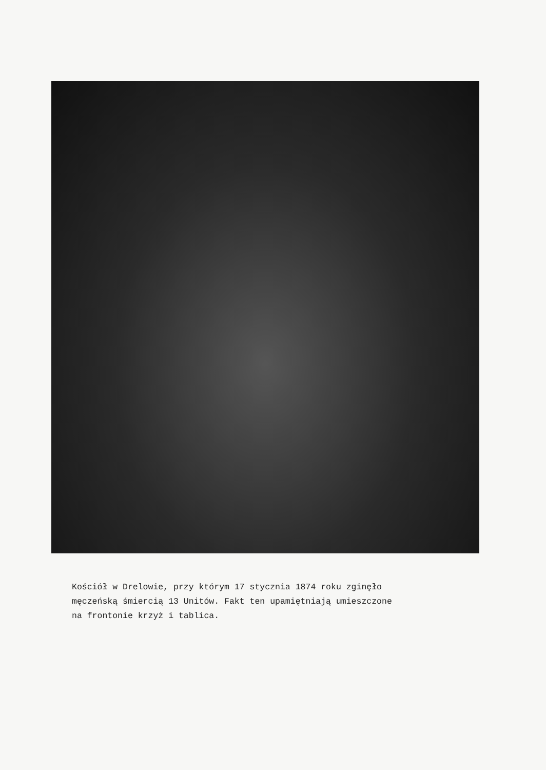Kościół w Drelowie, przy którym 17 stycznia 1874 roku zginęło
męczeńską śmiercią 13 Unitów. Fakt ten upamiętniają umieszczone
na frontonie krzyż i tablica.